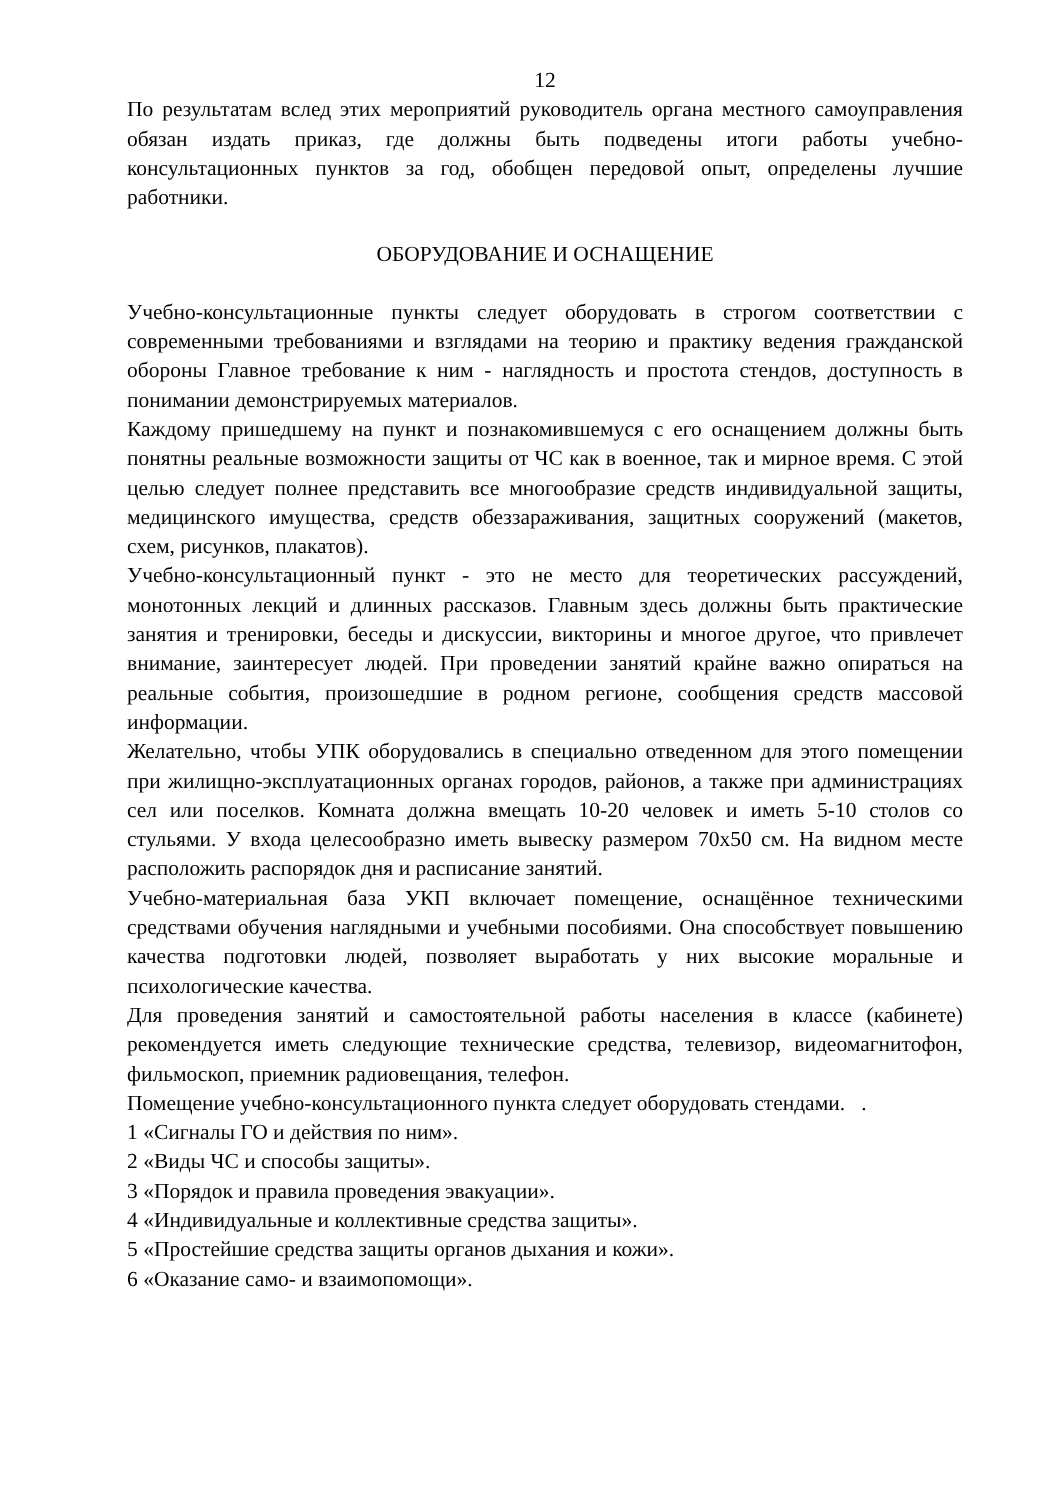12
По результатам вслед этих мероприятий руководитель органа местного самоуправления обязан издать приказ, где должны быть подведены итоги работы учебно-консультационных пунктов за год, обобщен передовой опыт, определены лучшие работники.
ОБОРУДОВАНИЕ И ОСНАЩЕНИЕ
Учебно-консультационные пункты следует оборудовать в строгом соответствии с современными требованиями и взглядами на теорию и практику ведения гражданской обороны Главное требование к ним - наглядность и простота стендов, доступность в понимании демонстрируемых материалов.
Каждому пришедшему на пункт и познакомившемуся с его оснащением должны быть понятны реальные возможности защиты от ЧС как в военное, так и мирное время. С этой целью следует полнее представить все многообразие средств индивидуальной защиты, медицинского имущества, средств обеззараживания, защитных сооружений (макетов, схем, рисунков, плакатов).
Учебно-консультационный пункт - это не место для теоретических рассуждений, монотонных лекций и длинных рассказов. Главным здесь должны быть практические занятия и тренировки, беседы и дискуссии, викторины и многое другое, что привлечет внимание, заинтересует людей. При проведении занятий крайне важно опираться на реальные события, произошедшие в родном регионе, сообщения средств массовой информации.
Желательно, чтобы УПК оборудовались в специально отведенном для этого помещении при жилищно-эксплуатационных органах городов, районов, а также при администрациях сел или поселков. Комната должна вмещать 10-20 человек и иметь 5-10 столов со стульями. У входа целесообразно иметь вывеску размером 70х50 см. На видном месте расположить распорядок дня и расписание занятий.
Учебно-материальная база УКП включает помещение, оснащённое техническими средствами обучения наглядными и учебными пособиями. Она способствует повышению качества подготовки людей, позволяет выработать у них высокие моральные и психологические качества.
Для проведения занятий и самостоятельной работы населения в классе (кабинете) рекомендуется иметь следующие технические средства, телевизор, видеомагнитофон, фильмоскоп, приемник радиовещания, телефон.
Помещение учебно-консультационного пункта следует оборудовать стендами. .
1 «Сигналы ГО и действия по ним».
2 «Виды ЧС и способы защиты».
3 «Порядок и правила проведения эвакуации».
4 «Индивидуальные и коллективные средства защиты».
5 «Простейшие средства защиты органов дыхания и кожи».
6 «Оказание само- и взаимопомощи».